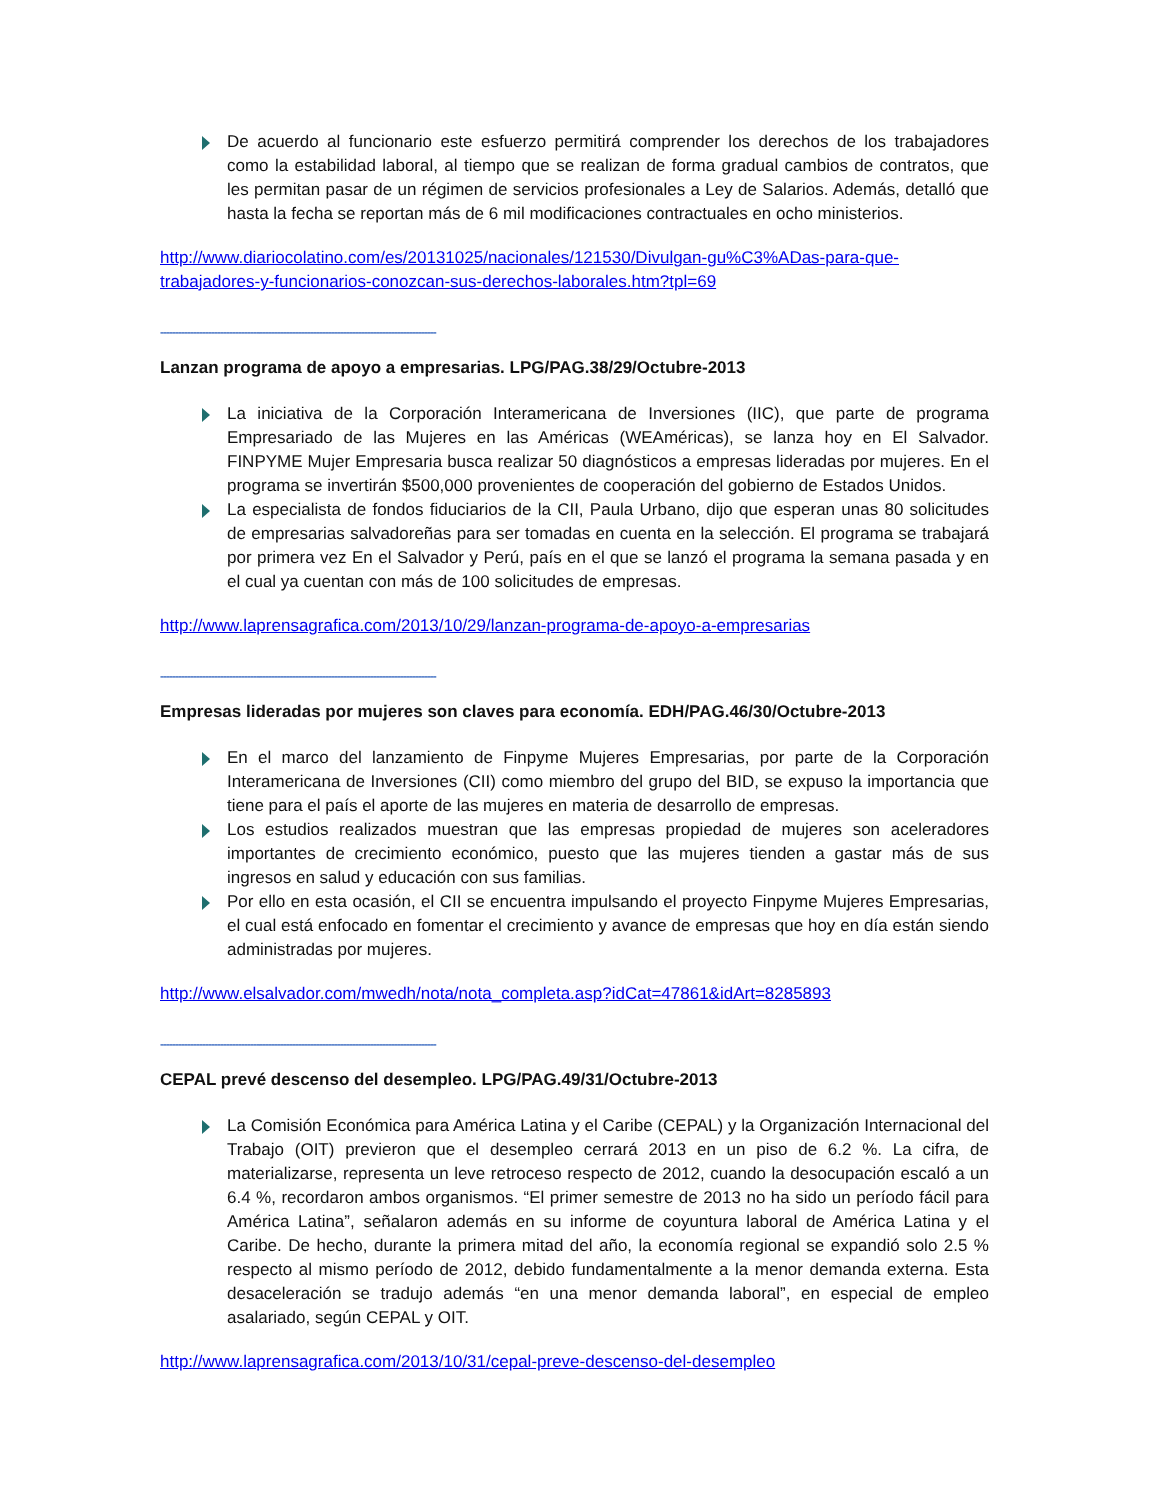De acuerdo al funcionario este esfuerzo permitirá comprender los derechos de los trabajadores como la estabilidad laboral, al tiempo que se realizan de forma gradual cambios de contratos, que les permitan pasar de un régimen de servicios profesionales a Ley de Salarios. Además, detalló que hasta la fecha se reportan más de 6 mil modificaciones contractuales en ocho ministerios.
http://www.diariocolatino.com/es/20131025/nacionales/121530/Divulgan-gu%C3%ADas-para-que-trabajadores-y-funcionarios-conozcan-sus-derechos-laborales.htm?tpl=69
--------------------------------------------------------------------------------------------
Lanzan programa de apoyo a empresarias. LPG/PAG.38/29/Octubre-2013
La iniciativa de la Corporación Interamericana de Inversiones (IIC), que parte de programa Empresariado de las Mujeres en las Américas (WEAméricas), se lanza hoy en El Salvador. FINPYME Mujer Empresaria busca realizar 50 diagnósticos a empresas lideradas por mujeres. En el programa se invertirán $500,000 provenientes de cooperación del gobierno de Estados Unidos.
La especialista de fondos fiduciarios de la CII, Paula Urbano, dijo que esperan unas 80 solicitudes de empresarias salvadoreñas para ser tomadas en cuenta en la selección. El programa se trabajará por primera vez En el Salvador y Perú, país en el que se lanzó el programa la semana pasada y en el cual ya cuentan con más de 100 solicitudes de empresas.
http://www.laprensagrafica.com/2013/10/29/lanzan-programa-de-apoyo-a-empresarias
--------------------------------------------------------------------------------------------
Empresas lideradas por mujeres son claves para economía. EDH/PAG.46/30/Octubre-2013
En el marco del lanzamiento de Finpyme Mujeres Empresarias, por parte de la Corporación Interamericana de Inversiones (CII) como miembro del grupo del BID, se expuso la importancia que tiene para el país el aporte de las mujeres en materia de desarrollo de empresas.
Los estudios realizados muestran que las empresas propiedad de mujeres son aceleradores importantes de crecimiento económico, puesto que las mujeres tienden a gastar más de sus ingresos en salud y educación con sus familias.
Por ello en esta ocasión, el CII se encuentra impulsando el proyecto Finpyme Mujeres Empresarias, el cual está enfocado en fomentar el crecimiento y avance de empresas que hoy en día están siendo administradas por mujeres.
http://www.elsalvador.com/mwedh/nota/nota_completa.asp?idCat=47861&idArt=8285893
--------------------------------------------------------------------------------------------
CEPAL prevé descenso del desempleo. LPG/PAG.49/31/Octubre-2013
La Comisión Económica para América Latina y el Caribe (CEPAL) y la Organización Internacional del Trabajo (OIT) previeron que el desempleo cerrará 2013 en un piso de 6.2 %. La cifra, de materializarse, representa un leve retroceso respecto de 2012, cuando la desocupación escaló a un 6.4 %, recordaron ambos organismos. “El primer semestre de 2013 no ha sido un período fácil para América Latina”, señalaron además en su informe de coyuntura laboral de América Latina y el Caribe. De hecho, durante la primera mitad del año, la economía regional se expandió solo 2.5 % respecto al mismo período de 2012, debido fundamentalmente a la menor demanda externa. Esta desaceleración se tradujo además “en una menor demanda laboral”, en especial de empleo asalariado, según CEPAL y OIT.
http://www.laprensagrafica.com/2013/10/31/cepal-preve-descenso-del-desempleo